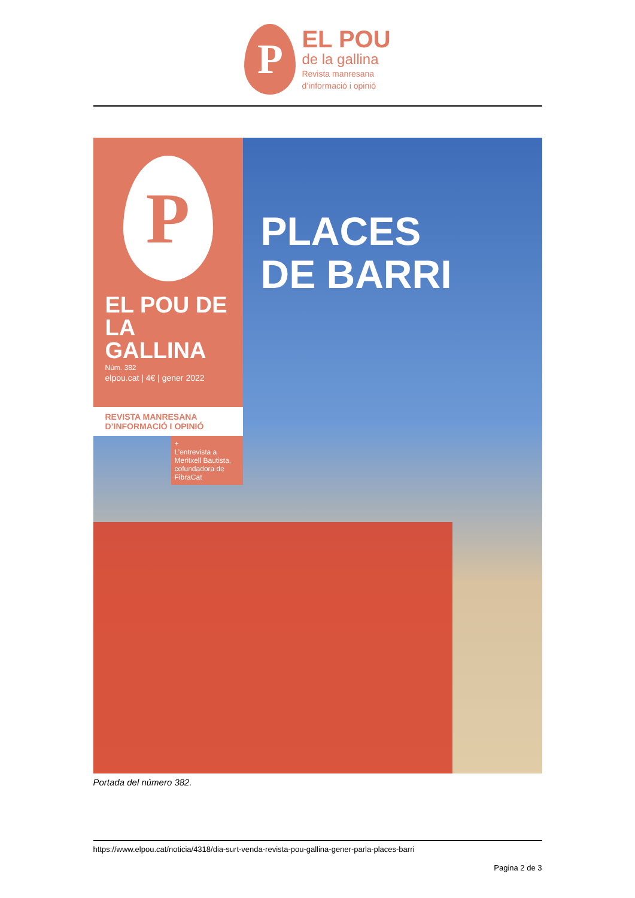P
EL POU
de la gallina
Revista manresana
d’informació i opinió
P
EL POU DE LA GALLINA
Núm. 382
elpou.cat | 4€ | gener 2022
REVISTA MANRESANA
D’INFORMACIÓ I OPINIÓ
+
L’entrevista a Meritxell Bautista, cofundadora de FibraCat
PLACES
DE BARRI
Portada del número 382.
https://www.elpou.cat/noticia/4318/dia-surt-venda-revista-pou-gallina-gener-parla-places-barri
Pagina 2 de 3